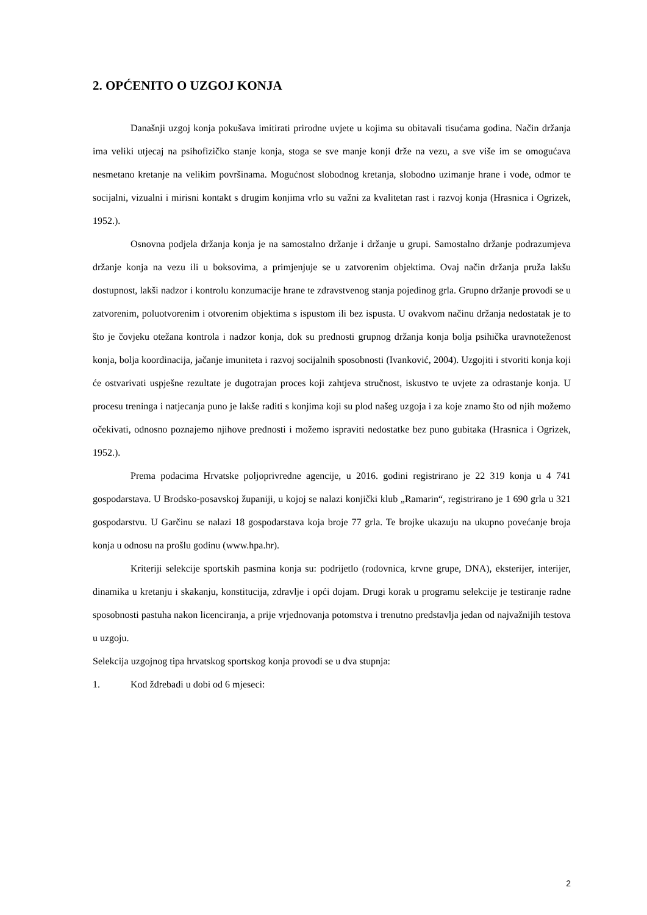2. OPĆENITO O UZGOJ KONJA
Današnji uzgoj konja pokušava imitirati prirodne uvjete u kojima su obitavali tisućama godina. Način držanja ima veliki utjecaj na psihofizičko stanje konja, stoga se sve manje konji drže na vezu, a sve više im se omogućava nesmetano kretanje na velikim površinama. Mogućnost slobodnog kretanja, slobodno uzimanje hrane i vode, odmor te socijalni, vizualni i mirisni kontakt s drugim konjima vrlo su važni za kvalitetan rast i razvoj konja (Hrasnica i Ogrizek, 1952.).
Osnovna podjela držanja konja je na samostalno držanje i držanje u grupi. Samostalno držanje podrazumjeva držanje konja na vezu ili u boksovima, a primjenjuje se u zatvorenim objektima. Ovaj način držanja pruža lakšu dostupnost, lakši nadzor i kontrolu konzumacije hrane te zdravstvenog stanja pojedinog grla. Grupno držanje provodi se u zatvorenim, poluotvorenim i otvorenim objektima s ispustom ili bez ispusta. U ovakvom načinu držanja nedostatak je to što je čovjeku otežana kontrola i nadzor konja, dok su prednosti grupnog držanja konja bolja psihička uravnoteženost konja, bolja koordinacija, jačanje imuniteta i razvoj socijalnih sposobnosti (Ivanković, 2004). Uzgojiti i stvoriti konja koji će ostvarivati uspješne rezultate je dugotrajan proces koji zahtjeva stručnost, iskustvo te uvjete za odrastanje konja. U procesu treninga i natjecanja puno je lakše raditi s konjima koji su plod našeg uzgoja i za koje znamo što od njih možemo očekivati, odnosno poznajemo njihove prednosti i možemo ispraviti nedostatke bez puno gubitaka (Hrasnica i Ogrizek, 1952.).
Prema podacima Hrvatske poljoprivredne agencije, u 2016. godini registrirano je 22 319 konja u 4 741 gospodarstava. U Brodsko-posavskoj županiji, u kojoj se nalazi konjički klub „Ramarin“, registrirano je 1 690 grla u 321 gospodarstvu. U Garčinu se nalazi 18 gospodarstava koja broje 77 grla. Te brojke ukazuju na ukupno povećanje broja konja u odnosu na prošlu godinu (www.hpa.hr).
Kriteriji selekcije sportskih pasmina konja su: podrijetlo (rodovnica, krvne grupe, DNA), eksterijer, interijer, dinamika u kretanju i skakanju, konstitucija, zdravlje i opći dojam. Drugi korak u programu selekcije je testiranje radne sposobnosti pastuha nakon licenciranja, a prije vrjednovanja potomstva i trenutno predstavlja jedan od najvažnijih testova u uzgoju.
Selekcija uzgojnog tipa hrvatskog sportskog konja provodi se u dva stupnja:
1. Kod ždrebadi u dobi od 6 mjeseci:
2